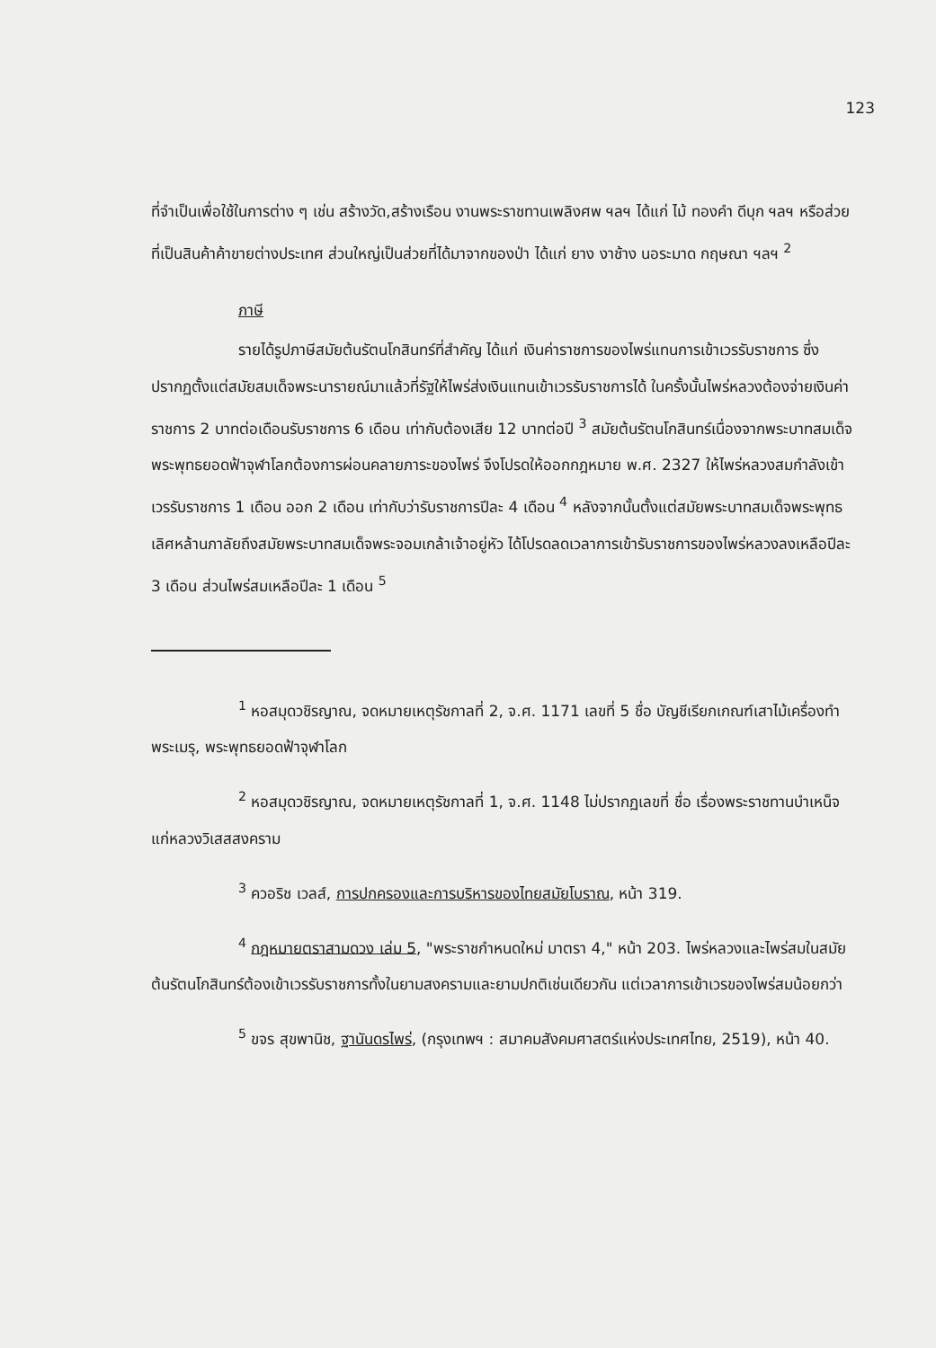123
ที่จำเป็นเพื่อใช้ในการต่าง ๆ เช่น สร้างวัด,สร้างเรือน งานพระราชทานเพลิงศพ ฯลฯ ได้แก่ ไม้ ทองคำ ดีบุก ฯลฯ หรือส่วยที่เป็นสินค้าค้าขายต่างประเทศ ส่วนใหญ่เป็นส่วยที่ได้มาจากของป่า ได้แก่ ยาง งาช้าง นอระมาด กฤษณา ฯลฯ <sup>2</sup>
ภาษี
รายได้รูปภาษีสมัยต้นรัตนโกสินทร์ที่สำคัญ ได้แก่ เงินค่าราชการของไพร่แทนการเข้าเวรรับราชการ ซึ่งปรากฏตั้งแต่สมัยสมเด็จพระนารายณ์มาแล้วที่รัฐให้ไพร่ส่งเงินแทนเข้าเวรรับราชการได้ ในครั้งนั้นไพร่หลวงต้องจ่ายเงินค่าราชการ 2 บาทต่อเดือนรับราชการ 6 เดือน เท่ากับต้องเสีย 12 บาทต่อปี <sup>3</sup> สมัยต้นรัตนโกสินทร์เนื่องจากพระบาทสมเด็จพระพุทธยอดฟ้าจุฬาโลกต้องการผ่อนคลายภาระของไพร่ จึงโปรดให้ออกกฎหมาย พ.ศ. 2327 ให้ไพร่หลวงสมกำลังเข้าเวรรับราชการ 1 เดือน ออก 2 เดือน เท่ากับว่ารับราชการปีละ 4 เดือน <sup>4</sup> หลังจากนั้นตั้งแต่สมัยพระบาทสมเด็จพระพุทธเลิศหล้านภาลัยถึงสมัยพระบาทสมเด็จพระจอมเกล้าเจ้าอยู่หัว ได้โปรดลดเวลาการเข้ารับราชการของไพร่หลวงลงเหลือปีละ 3 เดือน ส่วนไพร่สมเหลือปีละ 1 เดือน <sup>5</sup>
<sup>1</sup> หอสมุดวชิรญาณ, จดหมายเหตุรัชกาลที่ 2, จ.ศ. 1171 เลขที่ 5 ชื่อ บัญชีเรียกเกณฑ์เสาไม้เครื่องทำพระเมรุ, พระพุทธยอดฟ้าจุฬาโลก
<sup>2</sup> หอสมุดวชิรญาณ, จดหมายเหตุรัชกาลที่ 1, จ.ศ. 1148 ไม่ปรากฏเลขที่ ชื่อ เรื่องพระราชทานบำเหน็จแก่หลวงวิเสสสงคราม
<sup>3</sup> ควอริช เวลส์, การปกครองและการบริหารของไทยสมัยโบราณ, หน้า 319.
<sup>4</sup> กฎหมายตราสามดวง เล่ม 5, "พระราชกำหนดใหม่ มาตรา 4," หน้า 203. ไพร่หลวงและไพร่สมในสมัยต้นรัตนโกสินทร์ต้องเข้าเวรรับราชการทั้งในยามสงครามและยามปกติเช่นเดียวกัน แต่เวลาการเข้าเวรของไพร่สมน้อยกว่า
<sup>5</sup> ขจร สุขพานิช, ฐานันดรไพร่, (กรุงเทพฯ : สมาคมสังคมศาสตร์แห่งประเทศไทย, 2519), หน้า 40.